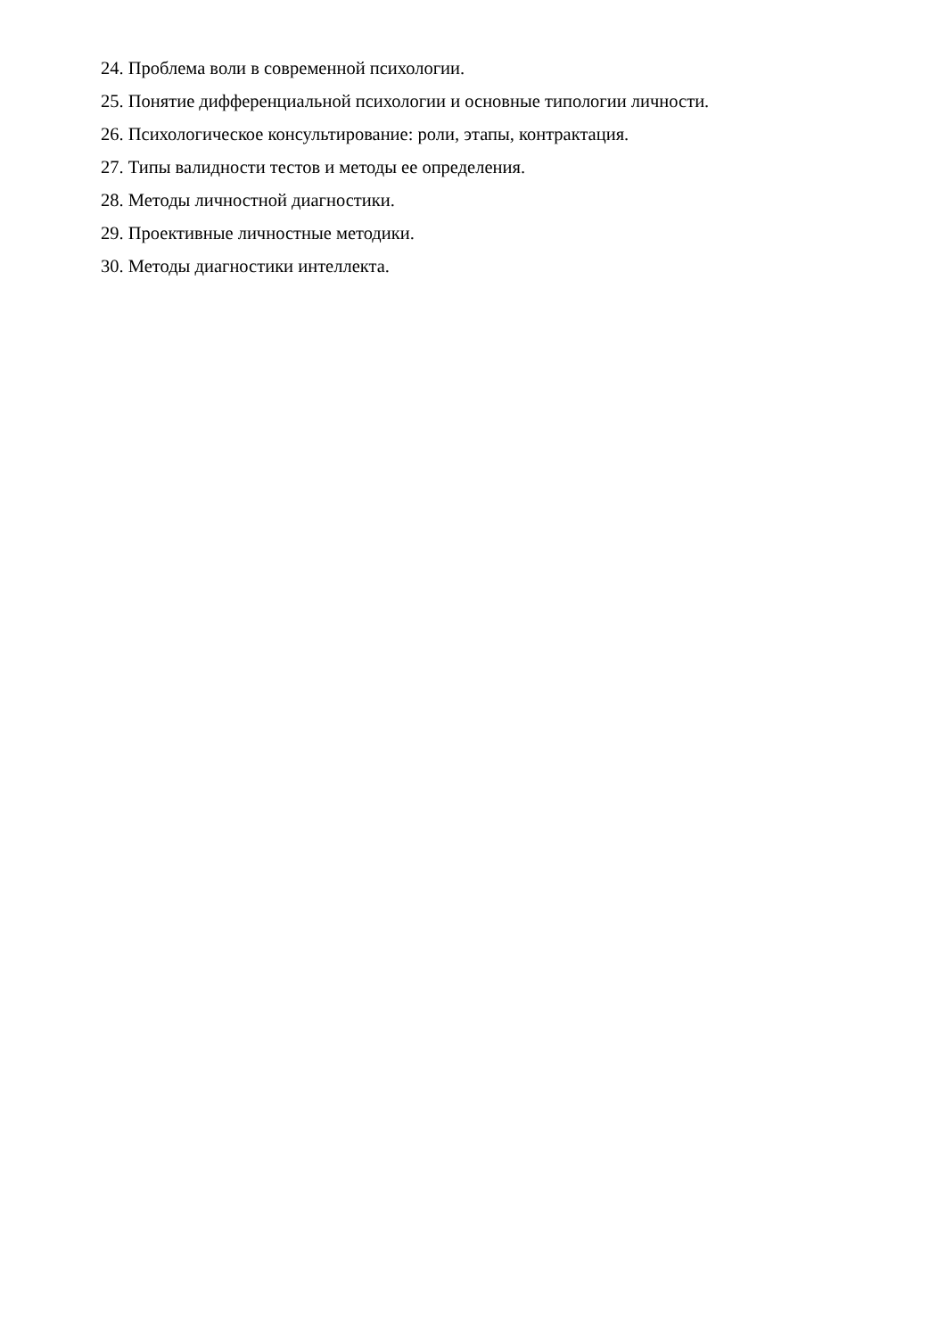24. Проблема воли в современной психологии.
25. Понятие дифференциальной психологии и основные типологии личности.
26. Психологическое консультирование: роли, этапы, контрактация.
27. Типы валидности тестов и методы ее определения.
28. Методы личностной диагностики.
29. Проективные личностные методики.
30. Методы диагностики интеллекта.